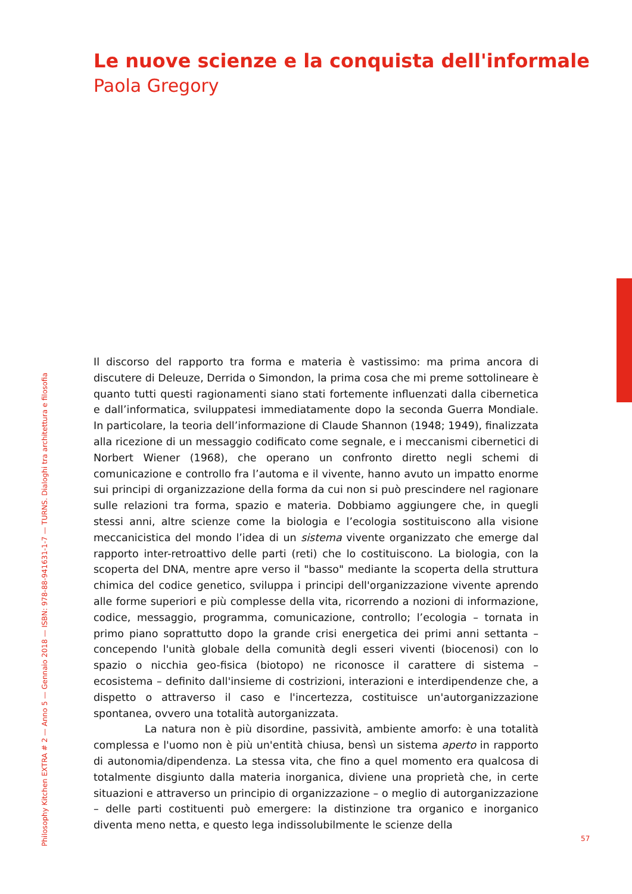Le nuove scienze e la conquista dell'informale
Paola Gregory
Il discorso del rapporto tra forma e materia è vastissimo: ma prima ancora di discutere di Deleuze, Derrida o Simondon, la prima cosa che mi preme sottolineare è quanto tutti questi ragionamenti siano stati fortemente influenzati dalla cibernetica e dall’informatica, sviluppatesi immediatamente dopo la seconda Guerra Mondiale. In particolare, la teoria dell’informazione di Claude Shannon (1948; 1949), finalizzata alla ricezione di un messaggio codificato come segnale, e i meccanismi cibernetici di Norbert Wiener (1968), che operano un confronto diretto negli schemi di comunicazione e controllo fra l’automa e il vivente, hanno avuto un impatto enorme sui principi di organizzazione della forma da cui non si può prescindere nel ragionare sulle relazioni tra forma, spazio e materia. Dobbiamo aggiungere che, in quegli stessi anni, altre scienze come la biologia e l’ecologia sostituiscono alla visione meccanicistica del mondo l’idea di un sistema vivente organizzato che emerge dal rapporto inter-retroattivo delle parti (reti) che lo costituiscono. La biologia, con la scoperta del DNA, mentre apre verso il "basso" mediante la scoperta della struttura chimica del codice genetico, sviluppa i principi dell'organizzazione vivente aprendo alle forme superiori e più complesse della vita, ricorrendo a nozioni di informazione, codice, messaggio, programma, comunicazione, controllo; l’ecologia – tornata in primo piano soprattutto dopo la grande crisi energetica dei primi anni settanta – concependo l'unità globale della comunità degli esseri viventi (biocenosi) con lo spazio o nicchia geo-fisica (biotopo) ne riconosce il carattere di sistema – ecosistema – definito dall'insieme di costrizioni, interazioni e interdipendenze che, a dispetto o attraverso il caso e l'incertezza, costituisce un'autorganizzazione spontanea, ovvero una totalità autorganizzata.
La natura non è più disordine, passività, ambiente amorfo: è una totalità complessa e l'uomo non è più un'entità chiusa, bensì un sistema aperto in rapporto di autonomia/dipendenza. La stessa vita, che fino a quel momento era qualcosa di totalmente disgiunto dalla materia inorganica, diviene una proprietà che, in certe situazioni e attraverso un principio di organizzazione – o meglio di autorganizzazione – delle parti costituenti può emergere: la distinzione tra organico e inorganico diventa meno netta, e questo lega indissolubilmente le scienze della
Philosophy Kitchen EXTRA # 2 — Anno 5 — Gennaio 2018 — ISBN: 978-88-941631-1-7 — TURNS. Dialoghi tra architettura e filosofia
57